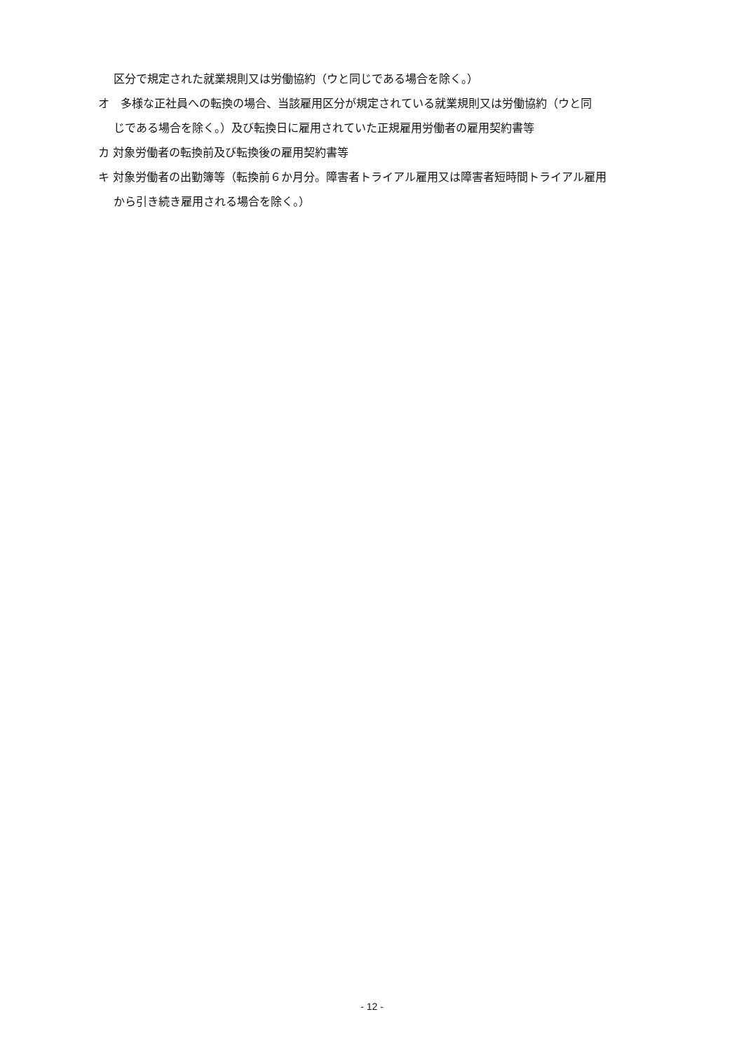区分で規定された就業規則又は労働協約（ウと同じである場合を除く。）
オ　多様な正社員への転換の場合、当該雇用区分が規定されている就業規則又は労働協約（ウと同
じである場合を除く。）及び転換日に雇用されていた正規雇用労働者の雇用契約書等
カ 対象労働者の転換前及び転換後の雇用契約書等
キ 対象労働者の出勤簿等（転換前６か月分。障害者トライアル雇用又は障害者短時間トライアル雇用
から引き続き雇用される場合を除く。）
- 12 -